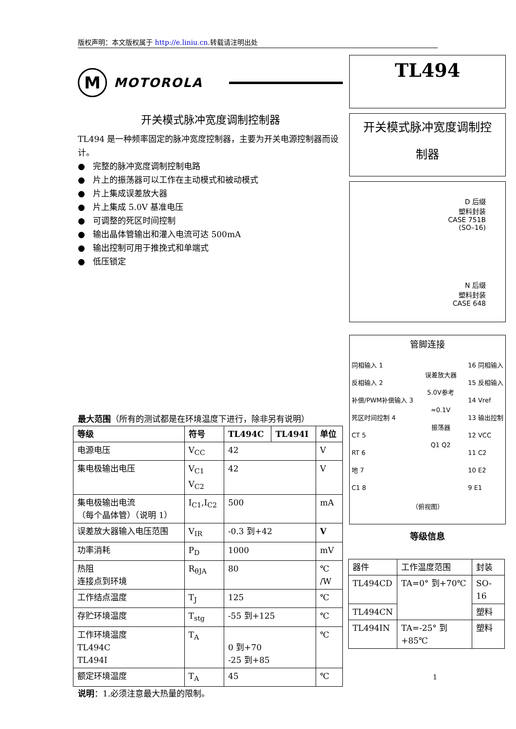版权声明：本文版权属于 http://e.liniu.cn.转载请注明出处
M
MOTOROLA
开关模式脉冲宽度调制控制器
TL494 是一种频率固定的脉冲宽度控制器，主要为开关电源控制器而设计。
● 完整的脉冲宽度调制控制电路
● 片上的振荡器可以工作在主动模式和被动模式
● 片上集成误差放大器
● 片上集成 5.0V 基准电压
● 可调整的死区时间控制
● 输出晶体管输出和灌入电流可达 500mA
● 输出控制可用于推挽式和单端式
● 低压锁定
TL494
开关模式脉冲宽度调制控
制器
D 后缀
塑料封装
CASE 751B
(SO–16)
N 后缀
塑料封装
CASE 648
管脚连接
同相输入 1
反相输入 2
补偿/PWM补偿输入 3
死区时间控制 4
CT 5
RT 6
地 7
C1 8
误差放大器
5.0V参考
≈0.1V
振荡器
Q1 Q2
16 同相输入
15 反相输入
14 Vref
13 输出控制
12 VCC
11 C2
10 E2
9 E1
（俯视图）
等级信息
最大范围（所有的测试都是在环境温度下进行，除非另有说明）
| 等级 | 符号 | TL494C | TL494I | 单位 |
| --- | --- | --- | --- | --- |
| 电源电压 | V<sub>CC</sub> | 42 | | V |
| 集电极输出电压 | V<sub>C1</sub> V<sub>C2</sub> | 42 | | V |
| 集电极输出电流 （每个晶体管）（说明 1） | I<sub>C1</sub>,I<sub>C2</sub> | 500 | | mA |
| 误差放大器输入电压范围 | V<sub>IR</sub> | -0.3 到+42 | | V |
| 功率消耗 | P<sub>D</sub> | 1000 | | mV |
| 热阻 连接点到环境 | R<sub>θJA</sub> | 80 | | ℃ /W |
| 工作结点温度 | T<sub>J</sub> | 125 | | ℃ |
| 存贮环境温度 | T<sub>stg</sub> | -55 到+125 | | ℃ |
| 工作环境温度 TL494C TL494I | T<sub>A</sub> | 0 到+70 -25 到+85 | | ℃ |
| 额定环境温度 | T<sub>A</sub> | 45 | | ℃ |
说明：1.必须注意最大热量的限制。
| 器件 | 工作温度范围 | 封装 |
| --- | --- | --- |
| TL494CD | TA=0° 到+70℃ | SO-16 |
| TL494CN | | 塑料 |
| TL494IN | TA=-25° 到+85℃ | 塑料 |
1